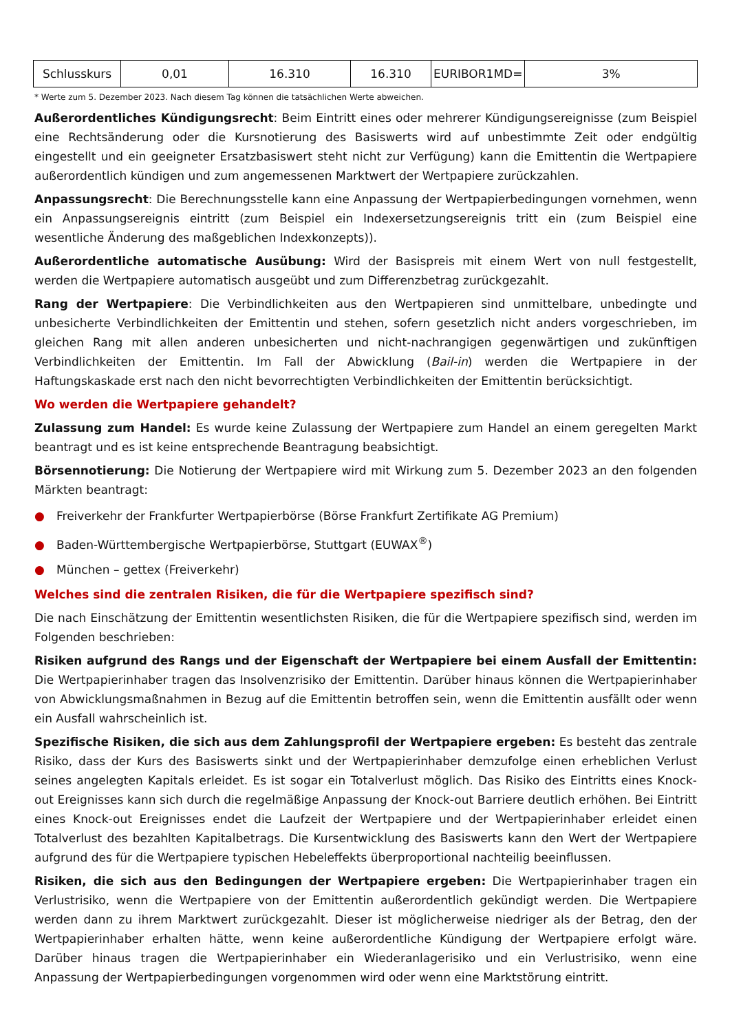| Schlusskurs | 0,01 | 16.310 | 16.310 | EURIBOR1MD= | 3% |
* Werte zum 5. Dezember 2023. Nach diesem Tag können die tatsächlichen Werte abweichen.
Außerordentliches Kündigungsrecht: Beim Eintritt eines oder mehrerer Kündigungsereignisse (zum Beispiel eine Rechtsänderung oder die Kursnotierung des Basiswerts wird auf unbestimmte Zeit oder endgültig eingestellt und ein geeigneter Ersatzbasiswert steht nicht zur Verfügung) kann die Emittentin die Wertpapiere außerordentlich kündigen und zum angemessenen Marktwert der Wertpapiere zurückzahlen.
Anpassungsrecht: Die Berechnungsstelle kann eine Anpassung der Wertpapierbedingungen vornehmen, wenn ein Anpassungsereignis eintritt (zum Beispiel ein Indexersetzungsereignis tritt ein (zum Beispiel eine wesentliche Änderung des maßgeblichen Indexkonzepts)).
Außerordentliche automatische Ausübung: Wird der Basispreis mit einem Wert von null festgestellt, werden die Wertpapiere automatisch ausgeübt und zum Differenzbetrag zurückgezahlt.
Rang der Wertpapiere: Die Verbindlichkeiten aus den Wertpapieren sind unmittelbare, unbedingte und unbesicherte Verbindlichkeiten der Emittentin und stehen, sofern gesetzlich nicht anders vorgeschrieben, im gleichen Rang mit allen anderen unbesicherten und nicht-nachrangigen gegenwärtigen und zukünftigen Verbindlichkeiten der Emittentin. Im Fall der Abwicklung (Bail-in) werden die Wertpapiere in der Haftungskaskade erst nach den nicht bevorrechtigten Verbindlichkeiten der Emittentin berücksichtigt.
Wo werden die Wertpapiere gehandelt?
Zulassung zum Handel: Es wurde keine Zulassung der Wertpapiere zum Handel an einem geregelten Markt beantragt und es ist keine entsprechende Beantragung beabsichtigt.
Börsennotierung: Die Notierung der Wertpapiere wird mit Wirkung zum 5. Dezember 2023 an den folgenden Märkten beantragt:
● Freiverkehr der Frankfurter Wertpapierbörse (Börse Frankfurt Zertifikate AG Premium)
● Baden-Württembergische Wertpapierbörse, Stuttgart (EUWAX<sup>®</sup>)
● München – gettex (Freiverkehr)
Welches sind die zentralen Risiken, die für die Wertpapiere spezifisch sind?
Die nach Einschätzung der Emittentin wesentlichsten Risiken, die für die Wertpapiere spezifisch sind, werden im Folgenden beschrieben:
Risiken aufgrund des Rangs und der Eigenschaft der Wertpapiere bei einem Ausfall der Emittentin: Die Wertpapierinhaber tragen das Insolvenzrisiko der Emittentin. Darüber hinaus können die Wertpapierinhaber von Abwicklungsmaßnahmen in Bezug auf die Emittentin betroffen sein, wenn die Emittentin ausfällt oder wenn ein Ausfall wahrscheinlich ist.
Spezifische Risiken, die sich aus dem Zahlungsprofil der Wertpapiere ergeben: Es besteht das zentrale Risiko, dass der Kurs des Basiswerts sinkt und der Wertpapierinhaber demzufolge einen erheblichen Verlust seines angelegten Kapitals erleidet. Es ist sogar ein Totalverlust möglich. Das Risiko des Eintritts eines Knock-out Ereignisses kann sich durch die regelmäßige Anpassung der Knock-out Barriere deutlich erhöhen. Bei Eintritt eines Knock-out Ereignisses endet die Laufzeit der Wertpapiere und der Wertpapierinhaber erleidet einen Totalverlust des bezahlten Kapitalbetrags. Die Kursentwicklung des Basiswerts kann den Wert der Wertpapiere aufgrund des für die Wertpapiere typischen Hebeleffekts überproportional nachteilig beeinflussen.
Risiken, die sich aus den Bedingungen der Wertpapiere ergeben: Die Wertpapierinhaber tragen ein Verlustrisiko, wenn die Wertpapiere von der Emittentin außerordentlich gekündigt werden. Die Wertpapiere werden dann zu ihrem Marktwert zurückgezahlt. Dieser ist möglicherweise niedriger als der Betrag, den der Wertpapierinhaber erhalten hätte, wenn keine außerordentliche Kündigung der Wertpapiere erfolgt wäre. Darüber hinaus tragen die Wertpapierinhaber ein Wiederanlagerisiko und ein Verlustrisiko, wenn eine Anpassung der Wertpapierbedingungen vorgenommen wird oder wenn eine Marktstörung eintritt.